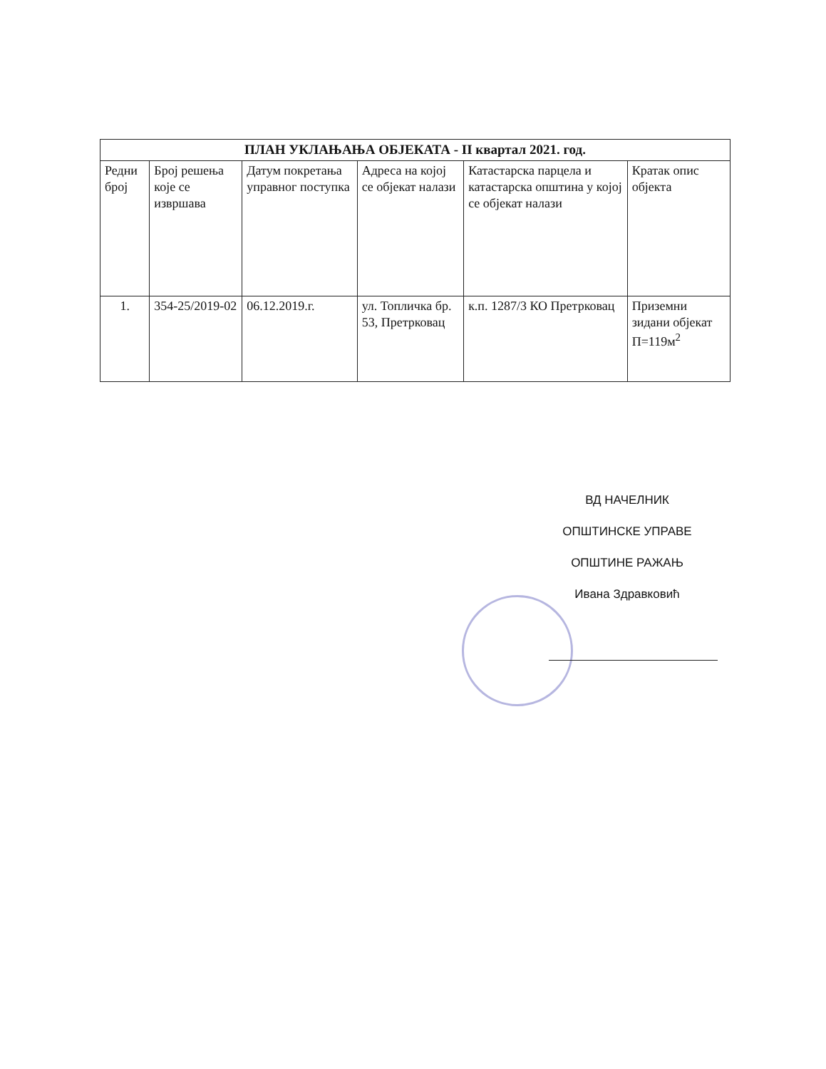| ПЛАН УКЛАЊАЊА ОБЈЕКАТА - II квартал 2021. год. | | | | | |
| --- | --- | --- | --- | --- | --- |
| Редни број | Број решења које се извршава | Датум покретања управног поступка | Адреса на којој се објекат налази | Катастарска парцела и катастарска општина у којој се објекат налази | Кратак опис објекта |
| 1. | 354-25/2019-02 | 06.12.2019.г. | ул. Топличка бр. 53, Претрковац | к.п. 1287/3 КО Претрковац | Приземни зидани објекат П=119м<sup>2</sup> |
ВД НАЧЕЛНИК
ОПШТИНСКЕ УПРАВЕ
ОПШТИНЕ РАЖАЊ
Ивана Здравковић